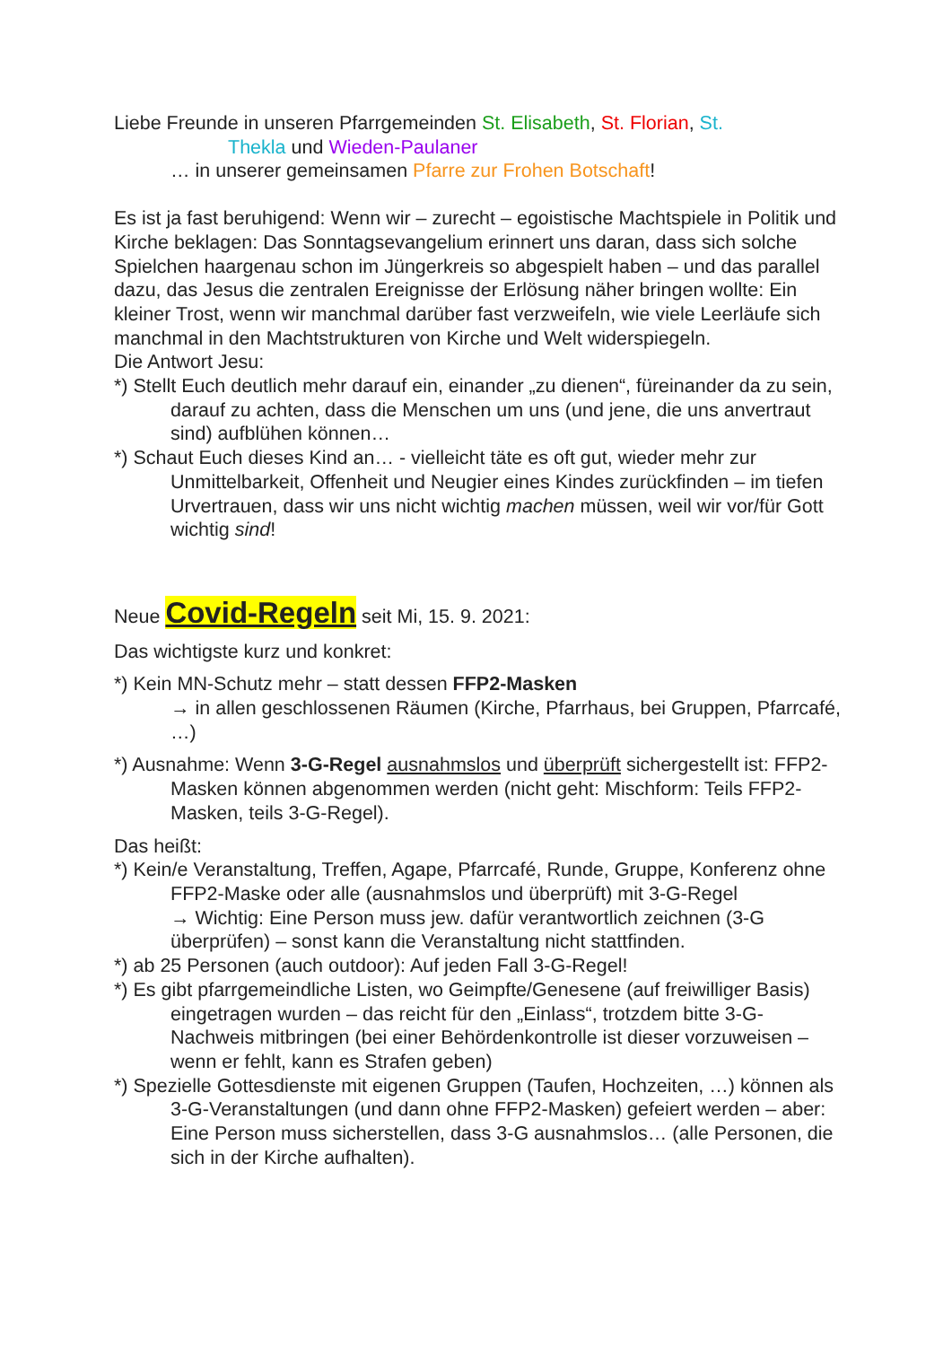Liebe Freunde in unseren Pfarrgemeinden St. Elisabeth, St. Florian, St.
Thekla und Wieden-Paulaner
… in unserer gemeinsamen Pfarre zur Frohen Botschaft!
Es ist ja fast beruhigend: Wenn wir – zurecht – egoistische Machtspiele in Politik und Kirche beklagen: Das Sonntagsevangelium erinnert uns daran, dass sich solche Spielchen haargenau schon im Jüngerkreis so abgespielt haben – und das parallel dazu, das Jesus die zentralen Ereignisse der Erlösung näher bringen wollte: Ein kleiner Trost, wenn wir manchmal darüber fast verzweifeln, wie viele Leerläufe sich manchmal in den Machtstrukturen von Kirche und Welt widerspiegeln.
Die Antwort Jesu:
*) Stellt Euch deutlich mehr darauf ein, einander „zu dienen“, füreinander da zu sein, darauf zu achten, dass die Menschen um uns (und jene, die uns anvertraut sind) aufblühen können…
*) Schaut Euch dieses Kind an… - vielleicht täte es oft gut, wieder mehr zur Unmittelbarkeit, Offenheit und Neugier eines Kindes zurückfinden – im tiefen Urvertrauen, dass wir uns nicht wichtig machen müssen, weil wir vor/für Gott wichtig sind!
Neue Covid-Regeln seit Mi, 15. 9. 2021:
Das wichtigste kurz und konkret:
*) Kein MN-Schutz mehr – statt dessen FFP2-Masken
→ in allen geschlossenen Räumen (Kirche, Pfarrhaus, bei Gruppen, Pfarrcafé, …)
*) Ausnahme: Wenn 3-G-Regel ausnahmslos und überprüft sichergestellt ist: FFP2-Masken können abgenommen werden (nicht geht: Mischform: Teils FFP2-Masken, teils 3-G-Regel).
Das heißt:
*) Kein/e Veranstaltung, Treffen, Agape, Pfarrcafé, Runde, Gruppe, Konferenz ohne FFP2-Maske oder alle (ausnahmslos und überprüft) mit 3-G-Regel
→ Wichtig: Eine Person muss jew. dafür verantwortlich zeichnen (3-G überprüfen) – sonst kann die Veranstaltung nicht stattfinden.
*) ab 25 Personen (auch outdoor): Auf jeden Fall 3-G-Regel!
*) Es gibt pfarrgemeindliche Listen, wo Geimpfte/Genesene (auf freiwilliger Basis) eingetragen wurden – das reicht für den „Einlass“, trotzdem bitte 3-G-Nachweis mitbringen (bei einer Behördenkontrolle ist dieser vorzuweisen – wenn er fehlt, kann es Strafen geben)
*) Spezielle Gottesdienste mit eigenen Gruppen (Taufen, Hochzeiten, …) können als 3-G-Veranstaltungen (und dann ohne FFP2-Masken) gefeiert werden – aber: Eine Person muss sicherstellen, dass 3-G ausnahmslos… (alle Personen, die sich in der Kirche aufhalten).